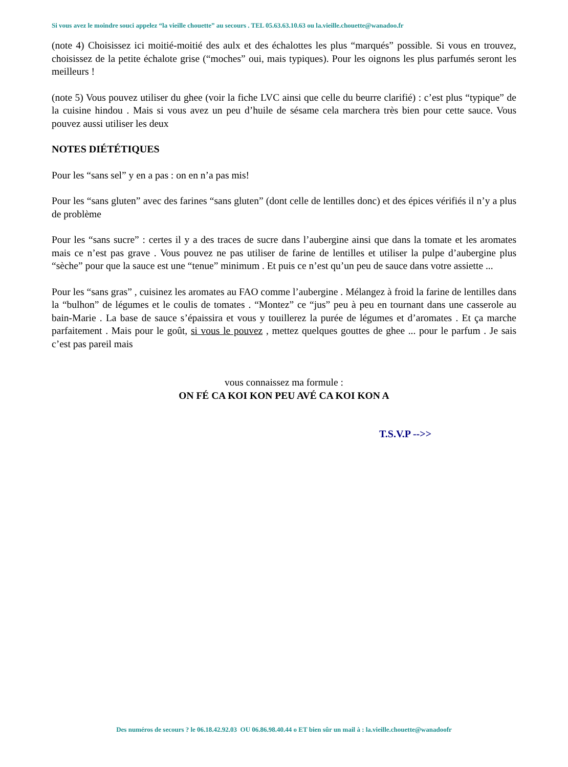Si vous avez le moindre souci appelez “la vieille chouette” au secours . TEL 05.63.63.10.63 ou la.vieille.chouette@wanadoo.fr
(note 4) Choisissez ici moitié-moitié des aulx et des échalottes les plus “marqués” possible. Si vous en trouvez, choisissez de la petite échalote grise (“moches” oui, mais typiques). Pour les oignons les plus parfumés seront les meilleurs !
(note 5) Vous pouvez utiliser du ghee (voir la fiche LVC ainsi que celle du beurre clarifié) : c’est plus “typique” de la cuisine hindou . Mais si vous avez un peu d’huile de sésame cela marchera très bien pour cette sauce. Vous pouvez aussi utiliser les deux
NOTES DIÉTÉTIQUES
Pour les “sans sel” y en a pas : on en n’a pas mis!
Pour les “sans gluten” avec des farines “sans gluten” (dont celle de lentilles donc) et des épices vérifiés il n’y a plus de problème
Pour les “sans sucre” : certes il y a des traces de sucre dans l’aubergine ainsi que dans la tomate et les aromates mais ce n’est pas grave . Vous pouvez ne pas utiliser de farine de lentilles et utiliser la pulpe d’aubergine plus “sèche” pour que la sauce est une “tenue” minimum . Et puis ce n’est qu’un peu de sauce dans votre assiette ...
Pour les “sans gras” , cuisinez les aromates au FAO comme l’aubergine . Mélangez à froid la farine de lentilles dans la “bulhon” de légumes et le coulis de tomates . “Montez” ce “jus” peu à peu en tournant dans une casserole au bain-Marie . La base de sauce s’épaissira et vous y touillerez la purée de légumes et d’aromates . Et ça marche parfaitement . Mais pour le goût, si vous le pouvez , mettez quelques gouttes de ghee ... pour le parfum . Je sais c’est pas pareil mais
vous connaissez ma formule :
ON FÉ CA KOI KON PEU AVÉ CA KOI KON A
T.S.V.P -->>
Des numéros de secours ? le 06.18.42.92.03 OU 06.86.98.40.44 o ET bien sûr un mail à : la.vieille.chouette@wanadoofr